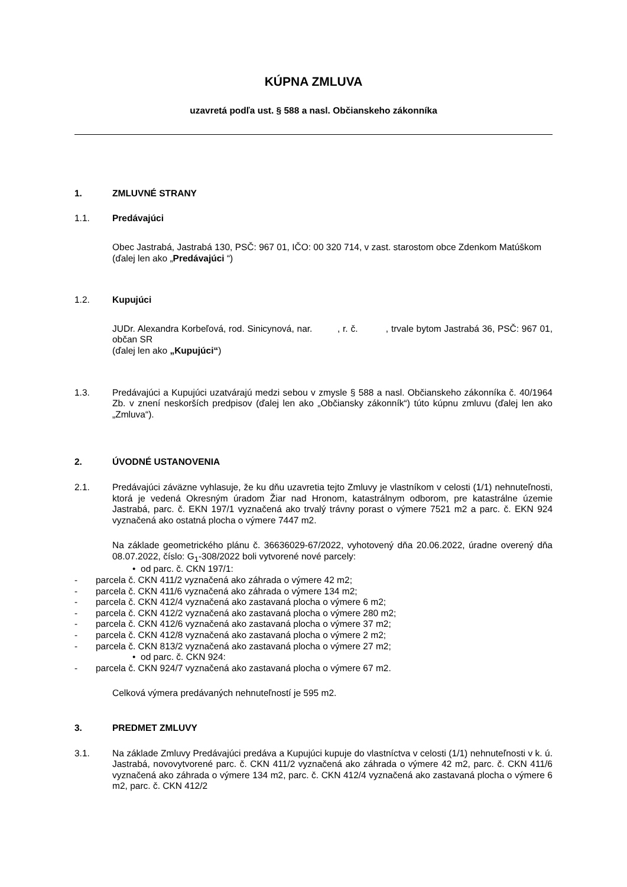KÚPNA ZMLUVA
uzavretá podľa ust. § 588 a nasl. Občianskeho zákonníka
1. ZMLUVNÉ STRANY
1.1. Predávajúci
Obec Jastrabá, Jastrabá 130, PSČ: 967 01, IČO: 00 320 714, v zast. starostom obce Zdenkom Matúškom
(ďalej len ako „Predávajúci “)
1.2. Kupujúci
JUDr. Alexandra Korbeľová, rod. Sinicynová, nar. , r. č. , trvale bytom Jastrabá 36, PSČ: 967 01, občan SR
(ďalej len ako „Kupujúci“)
1.3. Predávajúci a Kupujúci uzatvárajú medzi sebou v zmysle § 588 a nasl. Občianskeho zákonníka č. 40/1964 Zb. v znení neskorších predpisov (ďalej len ako „Občiansky zákonník“) túto kúpnu zmluvu (ďalej len ako „Zmluva“).
2. ÚVODNÉ USTANOVENIA
2.1. Predávajúci záväzne vyhlasuje, že ku dňu uzavretia tejto Zmluvy je vlastníkom v celosti (1/1) nehnuteľnosti, ktorá je vedená Okresným úradom Žiar nad Hronom, katastrálnym odborom, pre katastrálne územie Jastrabá, parc. č. EKN 197/1 vyznačená ako trvalý trávny porast o výmere 7521 m2 a parc. č. EKN 924 vyznačená ako ostatná plocha o výmere 7447 m2.
Na základe geometrického plánu č. 36636029-67/2022, vyhotovený dňa 20.06.2022, úradne overený dňa 08.07.2022, číslo: G<sub>1</sub>-308/2022 boli vytvorené nové parcely:
• od parc. č. CKN 197/1:
- parcela č. CKN 411/2 vyznačená ako záhrada o výmere 42 m2;
- parcela č. CKN 411/6 vyznačená ako záhrada o výmere 134 m2;
- parcela č. CKN 412/4 vyznačená ako zastavaná plocha o výmere 6 m2;
- parcela č. CKN 412/2 vyznačená ako zastavaná plocha o výmere 280 m2;
- parcela č. CKN 412/6 vyznačená ako zastavaná plocha o výmere 37 m2;
- parcela č. CKN 412/8 vyznačená ako zastavaná plocha o výmere 2 m2;
- parcela č. CKN 813/2 vyznačená ako zastavaná plocha o výmere 27 m2;
• od parc. č. CKN 924:
- parcela č. CKN 924/7 vyznačená ako zastavaná plocha o výmere 67 m2.
Celková výmera predávaných nehnuteľností je 595 m2.
3. PREDMET ZMLUVY
3.1. Na základe Zmluvy Predávajúci predáva a Kupujúci kupuje do vlastníctva v celosti (1/1) nehnuteľnosti v k. ú. Jastrabá, novovytvorené parc. č. CKN 411/2 vyznačená ako záhrada o výmere 42 m2, parc. č. CKN 411/6 vyznačená ako záhrada o výmere 134 m2, parc. č. CKN 412/4 vyznačená ako zastavaná plocha o výmere 6 m2, parc. č. CKN 412/2